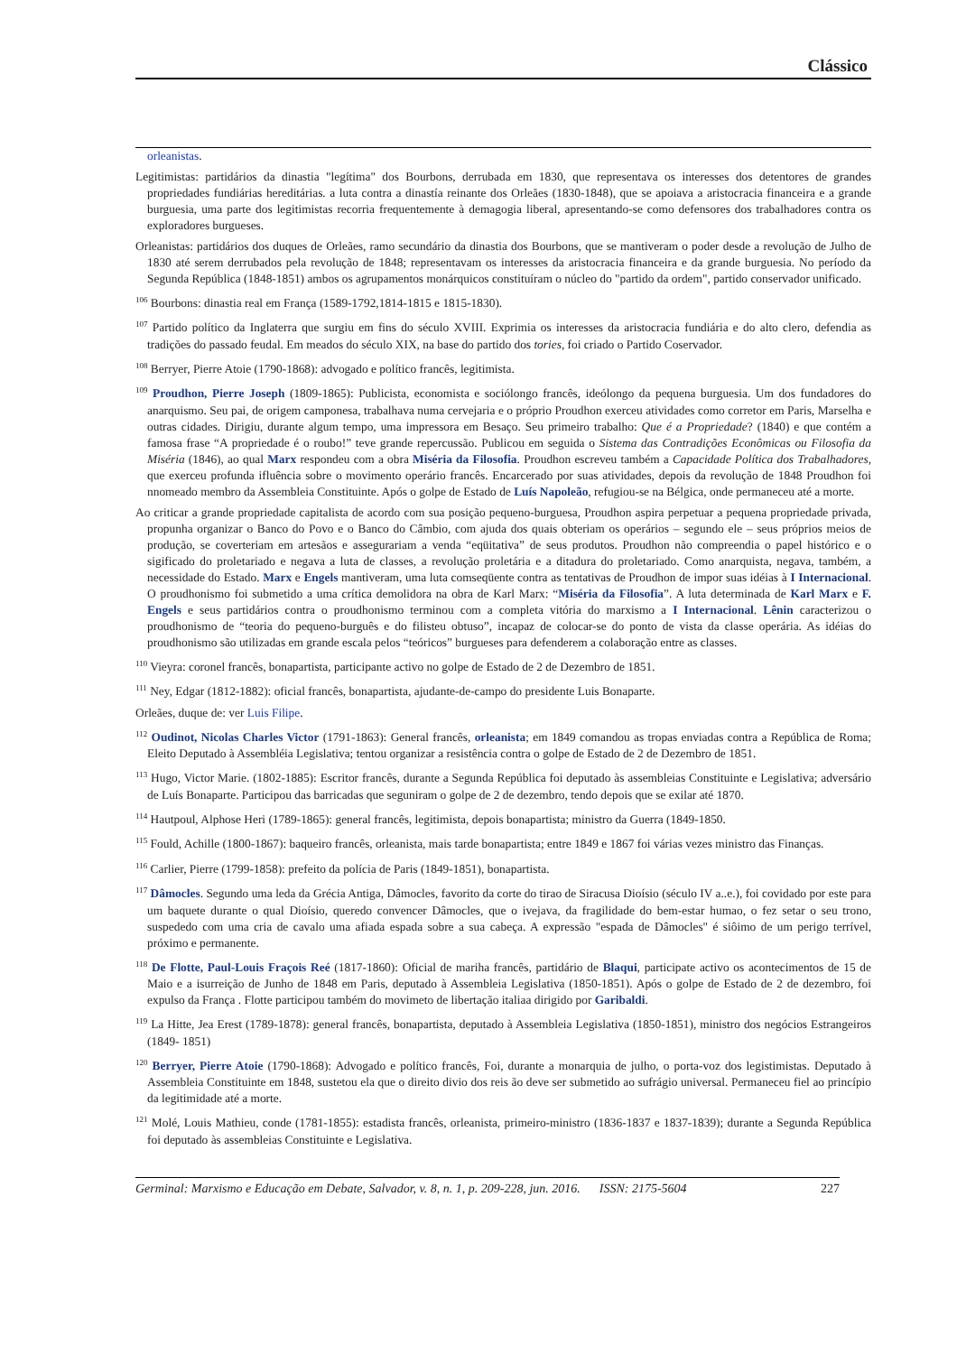Clássico
orleanistas.
Legitimistas: partidários da dinastia "legítima" dos Bourbons, derrubada em 1830, que representava os interesses dos detentores de grandes propriedades fundiárias hereditárias. a luta contra a dinastía reinante dos Orleães (1830-1848), que se apoiava a aristocracia financeira e a grande burguesia, uma parte dos legitimistas recorria frequentemente à demagogia liberal, apresentando-se como defensores dos trabalhadores contra os exploradores burgueses.
Orleanistas: partidários dos duques de Orleães, ramo secundário da dinastia dos Bourbons, que se mantiveram o poder desde a revolução de Julho de 1830 até serem derrubados pela revolução de 1848; representavam os interesses da aristocracia financeira e da grande burguesia. No período da Segunda República (1848-1851) ambos os agrupamentos monárquicos constituíram o núcleo do "partido da ordem", partido conservador unificado.
<sup>106</sup> Bourbons: dinastia real em França (1589-1792,1814-1815 e 1815-1830).
<sup>107</sup> Partido político da Inglaterra que surgiu em fins do século XVIII. Exprimia os interesses da aristocracia fundiária e do alto clero, defendia as tradições do passado feudal. Em meados do século XIX, na base do partido dos tories, foi criado o Partido Coservador.
<sup>108</sup> Berryer, Pierre Atoie (1790-1868): advogado e político francês, legitimista.
<sup>109</sup> Proudhon, Pierre Joseph (1809-1865): Publicista, economista e sociólongo francês, ideólongo da pequena burguesia. Um dos fundadores do anarquismo. Seu pai, de origem camponesa, trabalhava numa cervejaria e o próprio Proudhon exerceu atividades como corretor em Paris, Marselha e outras cidades. Dirigiu, durante algum tempo, uma impressora em Besaço. Seu primeiro trabalho: Que é a Propriedade? (1840) e que contém a famosa frase “A propriedade é o roubo!” teve grande repercussão. Publicou em seguida o Sistema das Contradições Econômicas ou Filosofia da Miséria (1846), ao qual Marx respondeu com a obra Miséria da Filosofia. Proudhon escreveu também a Capacidade Política dos Trabalhadores, que exerceu profunda ifluência sobre o movimento operário francês. Encarcerado por suas atividades, depois da revolução de 1848 Proudhon foi nnomeado membro da Assembleia Constituinte. Após o golpe de Estado de Luís Napoleão, refugiou-se na Bélgica, onde permaneceu até a morte.
Ao criticar a grande propriedade capitalista de acordo com sua posição pequeno-burguesa, Proudhon aspira perpetuar a pequena propriedade privada, propunha organizar o Banco do Povo e o Banco do Câmbio, com ajuda dos quais obteriam os operários – segundo ele – seus próprios meios de produção, se coverteriam em artesãos e assegurariam a venda “eqüitativa” de seus produtos. Proudhon não compreendia o papel histórico e o sigificado do proletariado e negava a luta de classes, a revolução proletária e a ditadura do proletariado. Como anarquista, negava, também, a necessidade do Estado. Marx e Engels mantiveram, uma luta comseqüente contra as tentativas de Proudhon de impor suas idéias à I Internacional. O proudhonismo foi submetido a uma crítica demolidora na obra de Karl Marx: “Miséria da Filosofia”. A luta determinada de Karl Marx e F. Engels e seus partidários contra o proudhonismo terminou com a completa vitória do marxismo a I Internacional. Lênin caracterizou o proudhonismo de “teoria do pequeno-burguês e do filisteu obtuso”, incapaz de colocar-se do ponto de vista da classe operária. As idéias do proudhonismo são utilizadas em grande escala pelos “teóricos” burgueses para defenderem a colaboração entre as classes.
<sup>110</sup> Vieyra: coronel francês, bonapartista, participante activo no golpe de Estado de 2 de Dezembro de 1851.
<sup>111</sup> Ney, Edgar (1812-1882): oficial francês, bonapartista, ajudante-de-campo do presidente Luis Bonaparte.
Orleães, duque de: ver Luis Filipe.
<sup>112</sup> Oudinot, Nicolas Charles Victor (1791-1863): General francês, orleanista; em 1849 comandou as tropas enviadas contra a República de Roma; Eleito Deputado à Assembléia Legislativa; tentou organizar a resistência contra o golpe de Estado de 2 de Dezembro de 1851.
<sup>113</sup> Hugo, Victor Marie. (1802-1885): Escritor francês, durante a Segunda República foi deputado às assembleias Constituinte e Legislativa; adversário de Luís Bonaparte. Participou das barricadas que seguniram o golpe de 2 de dezembro, tendo depois que se exilar até 1870.
<sup>114</sup> Hautpoul, Alphose Heri (1789-1865): general francês, legitimista, depois bonapartista; ministro da Guerra (1849-1850.
<sup>115</sup> Fould, Achille (1800-1867): baqueiro francês, orleanista, mais tarde bonapartista; entre 1849 e 1867 foi várias vezes ministro das Finanças.
<sup>116</sup> Carlier, Pierre (1799-1858): prefeito da polícia de Paris (1849-1851), bonapartista.
<sup>117</sup> Dâmocles. Segundo uma leda da Grécia Antiga, Dâmocles, favorito da corte do tirao de Siracusa Dioísio (século IV a..e.), foi covidado por este para um baquete durante o qual Dioísio, queredo convencer Dâmocles, que o ivejava, da fragilidade do bem-estar humao, o fez setar o seu trono, suspededo com uma cria de cavalo uma afiada espada sobre a sua cabeça. A expressão "espada de Dâmocles" é siôimo de um perigo terrível, próximo e permanente.
<sup>118</sup> De Flotte, Paul-Louis Fraçois Reé (1817-1860): Oficial de mariha francês, partidário de Blaqui, participate activo os acontecimentos de 15 de Maio e a isurreição de Junho de 1848 em Paris, deputado à Assembleia Legislativa (1850-1851). Após o golpe de Estado de 2 de dezembro, foi expulso da França . Flotte participou também do movimeto de libertação italiaa dirigido por Garibaldi.
<sup>119</sup> La Hitte, Jea Erest (1789-1878): general francês, bonapartista, deputado à Assembleia Legislativa (1850-1851), ministro dos negócios Estrangeiros (1849- 1851)
<sup>120</sup> Berryer, Pierre Atoie (1790-1868): Advogado e político francês, Foi, durante a monarquia de julho, o porta-voz dos legistimistas. Deputado à Assembleia Constituinte em 1848, sustetou ela que o direito divio dos reis ão deve ser submetido ao sufrágio universal. Permaneceu fiel ao princípio da legitimidade até a morte.
<sup>121</sup> Molé, Louis Mathieu, conde (1781-1855): estadista francês, orleanista, primeiro-ministro (1836-1837 e 1837-1839); durante a Segunda República foi deputado às assembleias Constituinte e Legislativa.
Germinal: Marxismo e Educação em Debate, Salvador, v. 8, n. 1, p. 209-228, jun. 2016. ISSN: 2175-5604 227